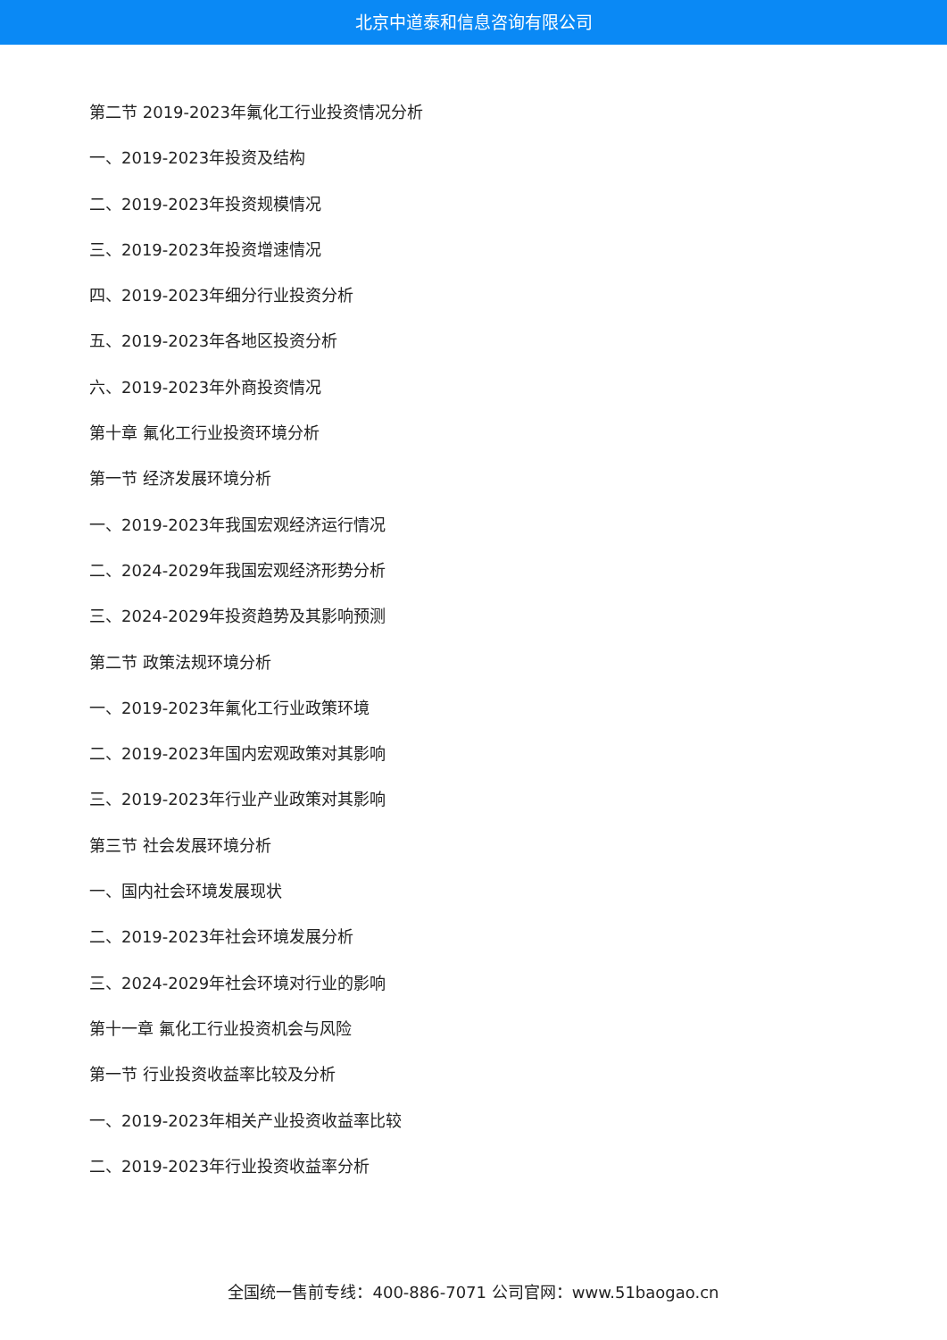北京中道泰和信息咨询有限公司
第二节 2019-2023年氟化工行业投资情况分析
一、2019-2023年投资及结构
二、2019-2023年投资规模情况
三、2019-2023年投资增速情况
四、2019-2023年细分行业投资分析
五、2019-2023年各地区投资分析
六、2019-2023年外商投资情况
第十章 氟化工行业投资环境分析
第一节 经济发展环境分析
一、2019-2023年我国宏观经济运行情况
二、2024-2029年我国宏观经济形势分析
三、2024-2029年投资趋势及其影响预测
第二节 政策法规环境分析
一、2019-2023年氟化工行业政策环境
二、2019-2023年国内宏观政策对其影响
三、2019-2023年行业产业政策对其影响
第三节 社会发展环境分析
一、国内社会环境发展现状
二、2019-2023年社会环境发展分析
三、2024-2029年社会环境对行业的影响
第十一章 氟化工行业投资机会与风险
第一节 行业投资收益率比较及分析
一、2019-2023年相关产业投资收益率比较
二、2019-2023年行业投资收益率分析
全国统一售前专线：400-886-7071 公司官网：www.51baogao.cn